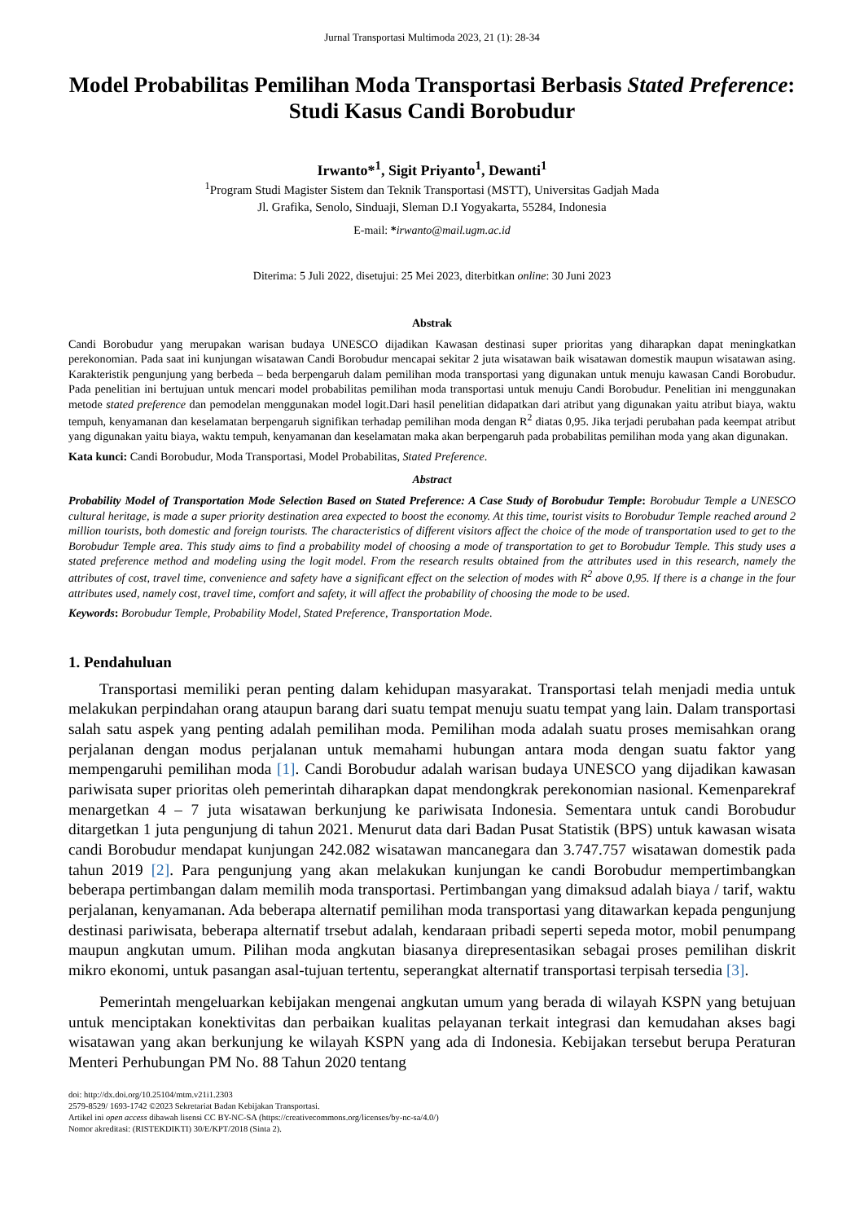Jurnal Transportasi Multimoda 2023, 21 (1): 28-34
Model Probabilitas Pemilihan Moda Transportasi Berbasis Stated Preference: Studi Kasus Candi Borobudur
Irwanto*<sup>1</sup>, Sigit Priyanto<sup>1</sup>, Dewanti<sup>1</sup>
<sup>1</sup> Program Studi Magister Sistem dan Teknik Transportasi (MSTT), Universitas Gadjah Mada
Jl. Grafika, Senolo, Sinduaji, Sleman D.I Yogyakarta, 55284, Indonesia
E-mail: *irwanto@mail.ugm.ac.id
Diterima: 5 Juli 2022, disetujui: 25 Mei 2023, diterbitkan online: 30 Juni 2023
Abstrak
Candi Borobudur yang merupakan warisan budaya UNESCO dijadikan Kawasan destinasi super prioritas yang diharapkan dapat meningkatkan perekonomian. Pada saat ini kunjungan wisatawan Candi Borobudur mencapai sekitar 2 juta wisatawan baik wisatawan domestik maupun wisatawan asing. Karakteristik pengunjung yang berbeda – beda berpengaruh dalam pemilihan moda transportasi yang digunakan untuk menuju kawasan Candi Borobudur. Pada penelitian ini bertujuan untuk mencari model probabilitas pemilihan moda transportasi untuk menuju Candi Borobudur. Penelitian ini menggunakan metode stated preference dan pemodelan menggunakan model logit.Dari hasil penelitian didapatkan dari atribut yang digunakan yaitu atribut biaya, waktu tempuh, kenyamanan dan keselamatan berpengaruh signifikan terhadap pemilihan moda dengan R<sup>2</sup> diatas 0,95. Jika terjadi perubahan pada keempat atribut yang digunakan yaitu biaya, waktu tempuh, kenyamanan dan keselamatan maka akan berpengaruh pada probabilitas pemilihan moda yang akan digunakan.
Kata kunci: Candi Borobudur, Moda Transportasi, Model Probabilitas, Stated Preference.
Abstract
Probability Model of Transportation Mode Selection Based on Stated Preference: A Case Study of Borobudur Temple: Borobudur Temple a UNESCO cultural heritage, is made a super priority destination area expected to boost the economy. At this time, tourist visits to Borobudur Temple reached around 2 million tourists, both domestic and foreign tourists. The characteristics of different visitors affect the choice of the mode of transportation used to get to the Borobudur Temple area. This study aims to find a probability model of choosing a mode of transportation to get to Borobudur Temple. This study uses a stated preference method and modeling using the logit model. From the research results obtained from the attributes used in this research, namely the attributes of cost, travel time, convenience and safety have a significant effect on the selection of modes with R<sup>2</sup> above 0,95. If there is a change in the four attributes used, namely cost, travel time, comfort and safety, it will affect the probability of choosing the mode to be used.
Keywords: Borobudur Temple, Probability Model, Stated Preference, Transportation Mode.
1. Pendahuluan
Transportasi memiliki peran penting dalam kehidupan masyarakat. Transportasi telah menjadi media untuk melakukan perpindahan orang ataupun barang dari suatu tempat menuju suatu tempat yang lain. Dalam transportasi salah satu aspek yang penting adalah pemilihan moda. Pemilihan moda adalah suatu proses memisahkan orang perjalanan dengan modus perjalanan untuk memahami hubungan antara moda dengan suatu faktor yang mempengaruhi pemilihan moda [1]. Candi Borobudur adalah warisan budaya UNESCO yang dijadikan kawasan pariwisata super prioritas oleh pemerintah diharapkan dapat mendongkrak perekonomian nasional. Kemenparekraf menargetkan 4 – 7 juta wisatawan berkunjung ke pariwisata Indonesia. Sementara untuk candi Borobudur ditargetkan 1 juta pengunjung di tahun 2021. Menurut data dari Badan Pusat Statistik (BPS) untuk kawasan wisata candi Borobudur mendapat kunjungan 242.082 wisatawan mancanegara dan 3.747.757 wisatawan domestik pada tahun 2019 [2]. Para pengunjung yang akan melakukan kunjungan ke candi Borobudur mempertimbangkan beberapa pertimbangan dalam memilih moda transportasi. Pertimbangan yang dimaksud adalah biaya / tarif, waktu perjalanan, kenyamanan. Ada beberapa alternatif pemilihan moda transportasi yang ditawarkan kepada pengunjung destinasi pariwisata, beberapa alternatif trsebut adalah, kendaraan pribadi seperti sepeda motor, mobil penumpang maupun angkutan umum. Pilihan moda angkutan biasanya direpresentasikan sebagai proses pemilihan diskrit mikro ekonomi, untuk pasangan asal-tujuan tertentu, seperangkat alternatif transportasi terpisah tersedia [3].
Pemerintah mengeluarkan kebijakan mengenai angkutan umum yang berada di wilayah KSPN yang betujuan untuk menciptakan konektivitas dan perbaikan kualitas pelayanan terkait integrasi dan kemudahan akses bagi wisatawan yang akan berkunjung ke wilayah KSPN yang ada di Indonesia. Kebijakan tersebut berupa Peraturan Menteri Perhubungan PM No. 88 Tahun 2020 tentang
doi: http://dx.doi.org/10.25104/mtm.v21i1.2303
2579-8529/ 1693-1742 ©2023 Sekretariat Badan Kebijakan Transportasi.
Artikel ini open access dibawah lisensi CC BY-NC-SA (https://creativecommons.org/licenses/by-nc-sa/4.0/)
Nomor akreditasi: (RISTEKDIKTI) 30/E/KPT/2018 (Sinta 2).